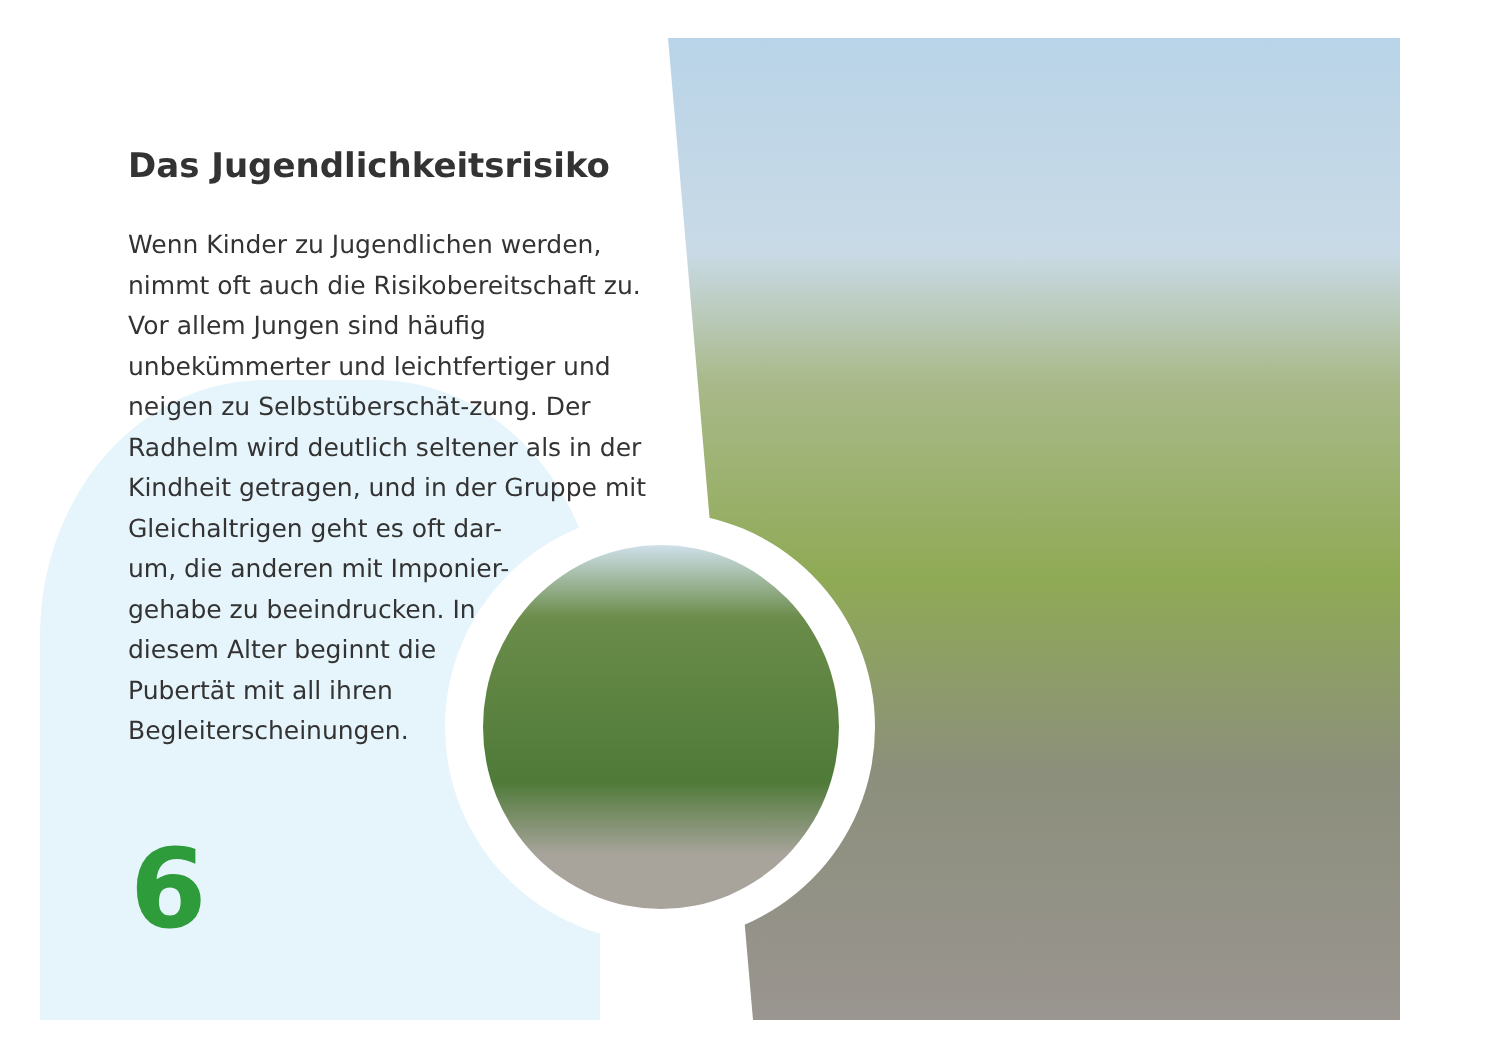Das Jugendlichkeitsrisiko
Wenn Kinder zu Jugendlichen werden, nimmt oft auch die Risikobereitschaft zu. Vor allem Jungen sind häufig unbekümmerter und leichtfertiger und neigen zu Selbstüberschät-zung. Der Radhelm wird deutlich seltener als in der Kindheit getragen, und in der Gruppe mit Gleichaltrigen geht es oft dar-
um, die anderen mit Imponier-
gehabe zu beeindrucken. In
diesem Alter beginnt die
Pubertät mit all ihren
Begleiterscheinungen.
6